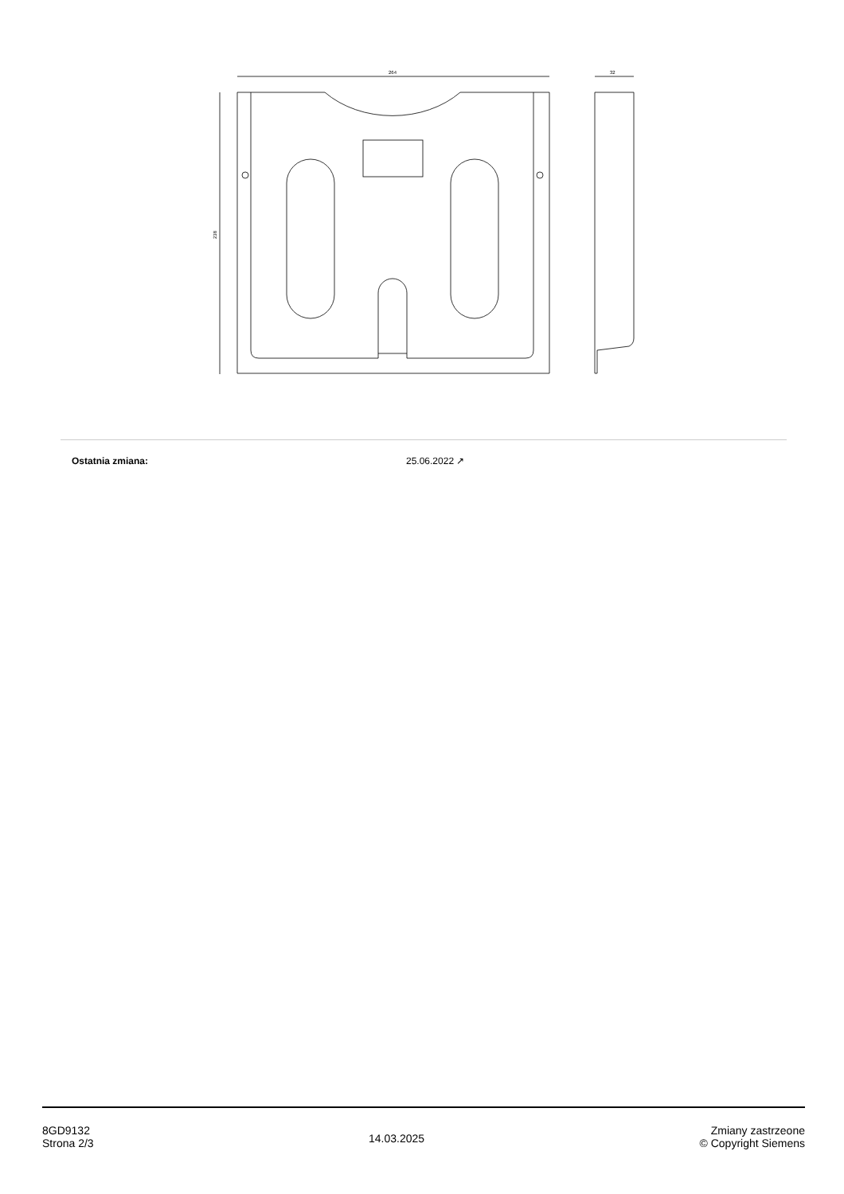264
238
32
| Ostatnia zmiana: | 25.06.2022 ↗ |
8GD9132
Strona 2/3
14.03.2025
Zmiany zastrzeone
© Copyright Siemens